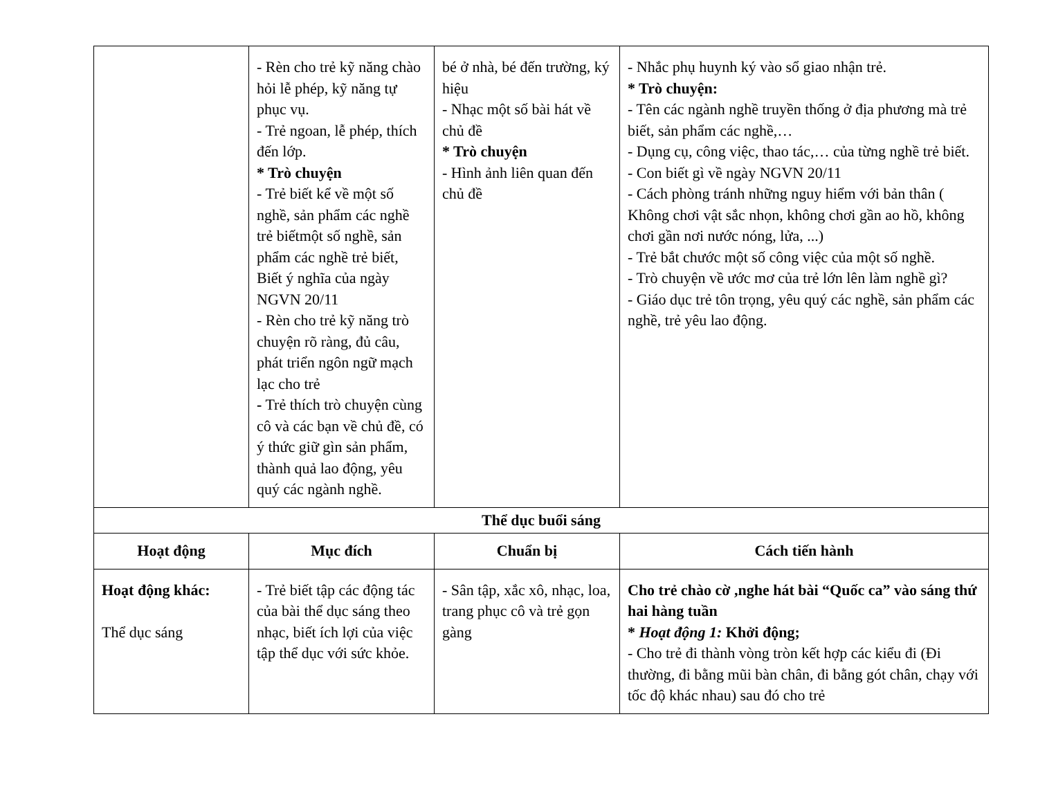| | - Rèn cho trẻ kỹ năng chào hỏi lễ phép, kỹ năng tự phục vụ. - Trẻ ngoan, lễ phép, thích đến lớp. * Trò chuyện - Trẻ biết kể về một số nghề, sản phẩm các nghề trẻ biếtmột số nghề, sản phẩm các nghề trẻ biết, Biết ý nghĩa của ngày NGVN 20/11 - Rèn cho trẻ kỹ năng trò chuyện rõ ràng, đủ câu, phát triển ngôn ngữ mạch lạc cho trẻ - Trẻ thích trò chuyện cùng cô và các bạn về chủ đề, có ý thức giữ gìn sản phẩm, thành quả lao động, yêu quý các ngành nghề. | bé ở nhà, bé đến trường, ký hiệu - Nhạc một số bài hát về chủ đề * Trò chuyện - Hình ảnh liên quan đến chủ đề | - Nhắc phụ huynh ký vào sổ giao nhận trẻ. * Trò chuyện: - Tên các ngành nghề truyền thống ở địa phương mà trẻ biết, sản phẩm các nghề,… - Dụng cụ, công việc, thao tác,… của từng nghề trẻ biết. - Con biết gì về ngày NGVN 20/11 - Cách phòng tránh những nguy hiểm với bản thân ( Không chơi vật sắc nhọn, không chơi gần ao hồ, không chơi gần nơi nước nóng, lửa, ...) - Trẻ bắt chước một số công việc của một số nghề. - Trò chuyện về ước mơ của trẻ lớn lên làm nghề gì? - Giáo dục trẻ tôn trọng, yêu quý các nghề, sản phẩm các nghề, trẻ yêu lao động. |
| Thể dục buổi sáng | | | |
| Hoạt động | Mục đích | Chuẩn bị | Cách tiến hành |
| Hoạt động khác: Thể dục sáng | - Trẻ biết tập các động tác của bài thể dục sáng theo nhạc, biết ích lợi của việc tập thể dục với sức khỏe. | - Sân tập, xắc xô, nhạc, loa, trang phục cô và trẻ gọn gàng | Cho trẻ chào cờ ,nghe hát bài “Quốc ca” vào sáng thứ hai hàng tuần * Hoạt động 1: Khởi động; - Cho trẻ đi thành vòng tròn kết hợp các kiểu đi (Đi thường, đi bằng mũi bàn chân, đi bằng gót chân, chạy với tốc độ khác nhau) sau đó cho trẻ |